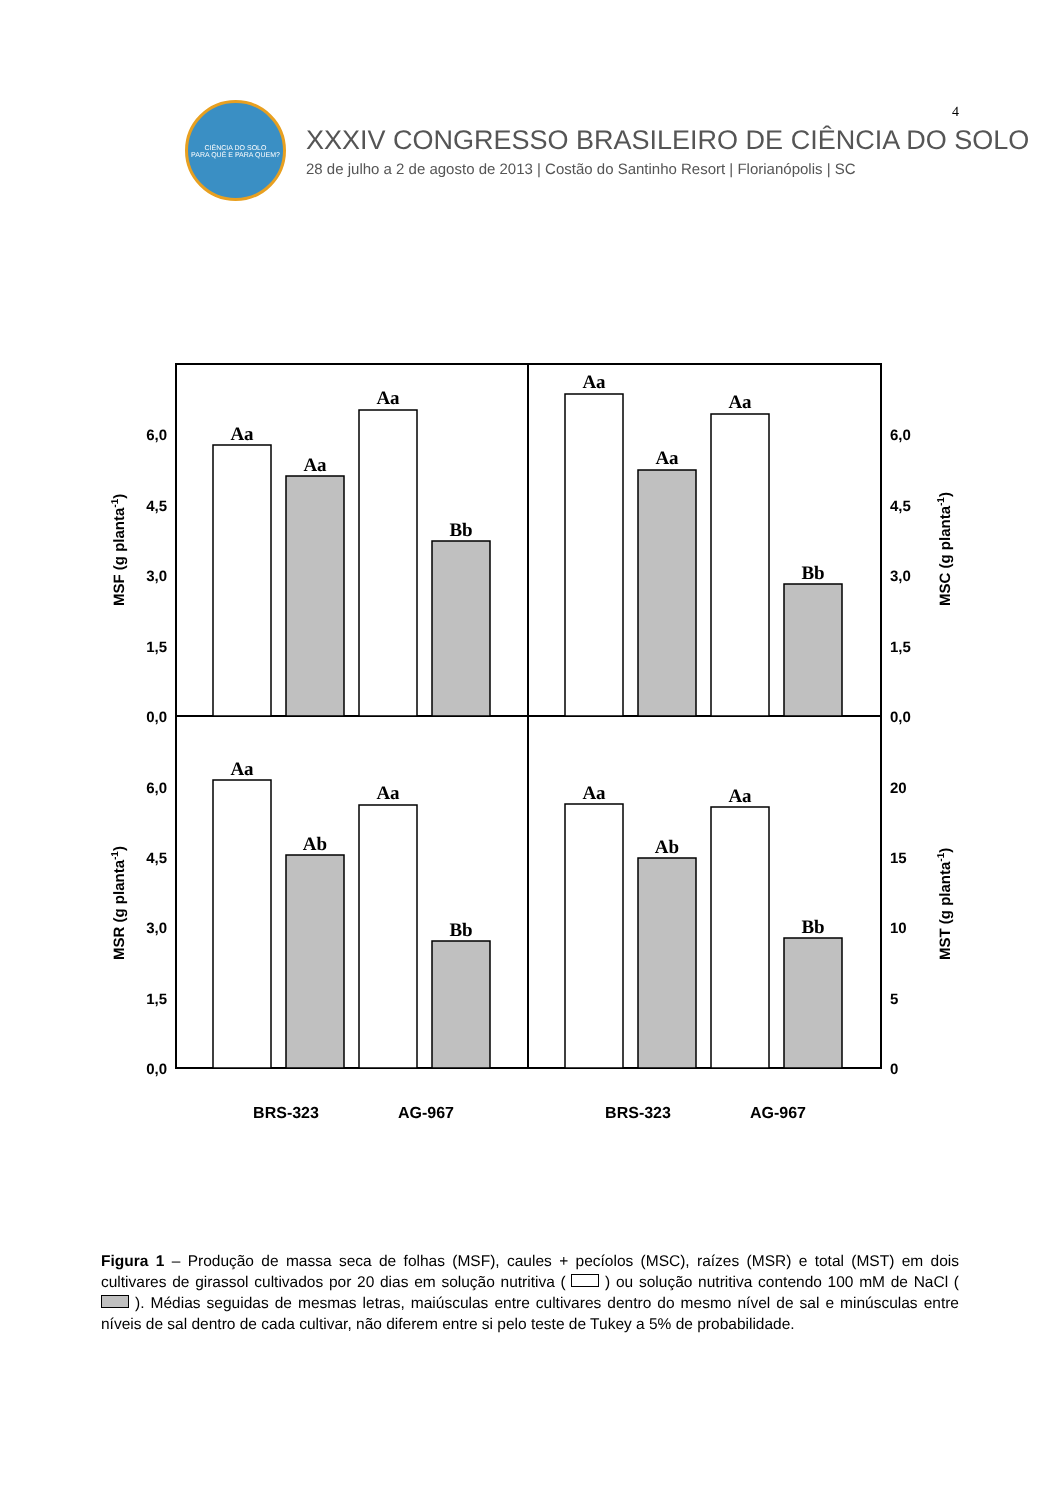4
CIÊNCIA DO SOLO
PARA QUÊ E PARA QUEM?
XXXIV CONGRESSO BRASILEIRO DE CIÊNCIA DO SOLO
28 de julho a 2 de agosto de 2013 | Costão do Santinho Resort | Florianópolis | SC
Aa
Aa
Aa
Bb
Aa
Aa
Aa
Bb
Aa
Ab
Aa
Bb
Aa
Ab
Aa
Bb
6,0
4,5
3,0
1,5
0,0
6,0
4,5
3,0
1,5
0,0
6,0
4,5
3,0
1,5
0,0
20
15
10
5
0
MSF (g planta-1)
MSC (g planta-1)
MSR (g planta-1)
MST (g planta-1)
BRS-323
AG-967
BRS-323
AG-967
Figura 1 – Produção de massa seca de folhas (MSF), caules + pecíolos (MSC), raízes (MSR) e total (MST) em dois cultivares de girassol cultivados por 20 dias em solução nutritiva ( ) ou solução nutritiva contendo 100 mM de NaCl ( ). Médias seguidas de mesmas letras, maiúsculas entre cultivares dentro do mesmo nível de sal e minúsculas entre níveis de sal dentro de cada cultivar, não diferem entre si pelo teste de Tukey a 5% de probabilidade.